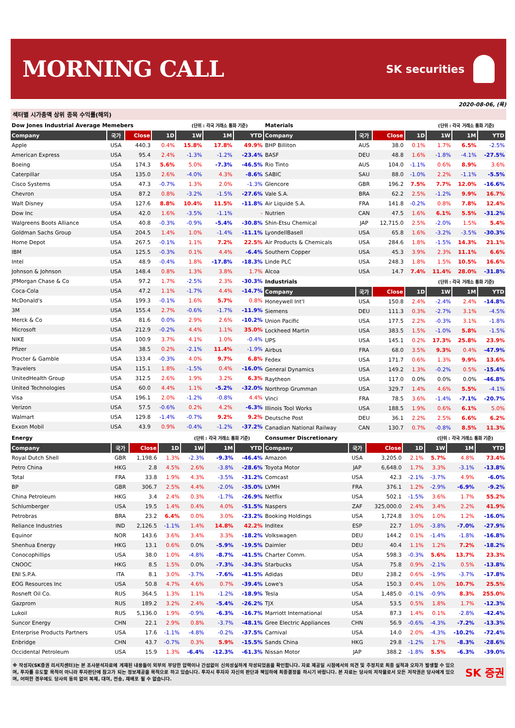MORNING CALL
SK securities
2020-08-06, (목)
섹터별 시가총액 상위 종목 수익률(해외)
| Dow Jones Industrial Average Memebers | | | | (단위 : 각국 거래소 통화 기준) | | |
| Company | 국가 | Close | 1D | 1W | 1M | YTD |
| Apple | USA | 440.3 | 0.4% | 15.8% | 17.8% | 49.9% |
| American Express | USA | 95.4 | 2.4% | -1.3% | -1.2% | -23.4% |
| Boeing | USA | 174.3 | 5.6% | 5.0% | -7.3% | -46.5% |
| Caterpillar | USA | 135.0 | 2.6% | -4.0% | 4.3% | -8.6% |
| Cisco Systems | USA | 47.3 | -0.7% | 1.3% | 2.0% | -1.3% |
| Chevron | USA | 87.2 | 0.8% | -3.2% | -1.5% | -27.6% |
| Walt Disney | USA | 127.6 | 8.8% | 10.4% | 11.5% | -11.8% |
| Dow Inc | USA | 42.0 | 1.6% | -3.5% | -1.1% | - |
| Walgreens Boots Alliance | USA | 40.8 | -0.3% | -0.9% | -5.4% | -30.8% |
| Goldman Sachs Group | USA | 204.5 | 1.4% | 1.0% | -1.4% | -11.1% |
| Home Depot | USA | 267.5 | -0.1% | 1.1% | 7.2% | 22.5% |
| IBM | USA | 125.5 | -0.3% | 0.1% | 4.4% | -6.4% |
| Intel | USA | 48.9 | -0.4% | 1.8% | -17.8% | -18.3% |
| Johnson & Johnson | USA | 148.4 | 0.8% | 1.3% | 3.8% | 1.7% |
| JPMorgan Chase & Co | USA | 97.2 | 1.7% | -2.5% | 2.3% | -30.3% |
| Coca-Cola | USA | 47.2 | 1.1% | -1.7% | 4.4% | -14.7% |
| McDonald's | USA | 199.3 | -0.1% | 1.6% | 5.7% | 0.8% |
| 3M | USA | 155.4 | 2.7% | -0.6% | -1.7% | -11.9% |
| Merck & Co | USA | 81.6 | 0.0% | 2.9% | 2.6% | -10.2% |
| Microsoft | USA | 212.9 | -0.2% | 4.4% | 1.1% | 35.0% |
| NIKE | USA | 100.9 | 3.7% | 4.1% | 1.0% | -0.4% |
| Pfizer | USA | 38.5 | 0.2% | -2.1% | 11.4% | -1.9% |
| Procter & Gamble | USA | 133.4 | -0.3% | 4.0% | 9.7% | 6.8% |
| Travelers | USA | 115.1 | 1.8% | -1.5% | 0.4% | -16.0% |
| UnitedHealth Group | USA | 312.5 | 2.6% | 1.9% | 3.2% | 6.3% |
| United Technologies | USA | 60.0 | 4.4% | 1.1% | -5.2% | -32.0% |
| Visa | USA | 196.1 | 2.0% | -1.2% | -0.8% | 4.4% |
| Verizon | USA | 57.5 | -0.6% | 0.2% | 4.2% | -6.3% |
| Walmart | USA | 129.8 | -1.4% | -0.7% | 9.2% | 9.2% |
| Exxon Mobil | USA | 43.9 | 0.9% | -0.4% | -1.2% | -37.2% |
| Materials | | | | (단위 : 각국 거래소 통화 기준) | | |
| Company | 국가 | Close | 1D | 1W | 1M | YTD |
| BHP Billiton | AUS | 38.0 | 0.1% | 1.7% | 6.5% | -2.5% |
| BASF | DEU | 48.8 | 1.6% | -1.8% | -4.1% | -27.5% |
| Rio Tinto | AUS | 104.0 | -1.1% | 0.6% | 8.9% | 3.6% |
| SABIC | SAU | 88.0 | -1.0% | 2.2% | -1.1% | -5.5% |
| Glencore | GBR | 196.2 | 7.5% | 7.7% | 12.0% | -16.6% |
| Vale S.A. | BRA | 62.2 | 2.5% | -1.2% | 9.9% | 16.7% |
| Air Liquide S.A. | FRA | 141.8 | -0.2% | 0.8% | 7.8% | 12.4% |
| Nutrien | CAN | 47.5 | 1.6% | 6.1% | 5.5% | -31.2% |
| Shin-Etsu Chemical | JAP | 12,715.0 | 2.5% | -2.0% | 1.5% | 5.4% |
| LyondellBasell | USA | 65.8 | 1.6% | -3.2% | -3.5% | -30.3% |
| Air Products & Chemicals | USA | 284.6 | 1.8% | -1.5% | 14.3% | 21.1% |
| Southern Copper | USA | 45.3 | 3.9% | 2.3% | 11.1% | 6.6% |
| Linde PLC | USA | 248.3 | 1.8% | 1.5% | 10.5% | 16.6% |
| Alcoa | USA | 14.7 | 7.4% | 11.4% | 28.0% | -31.8% |
| Industrials | | | | (단위 : 각국 거래소 통화 기준) | | |
| Company | 국가 | Close | 1D | 1W | 1M | YTD |
| Honeywell Int'l | USA | 150.8 | 2.4% | -2.4% | 2.4% | -14.8% |
| Siemens | DEU | 111.3 | 0.3% | -2.7% | 3.1% | -4.5% |
| Union Pacific | USA | 177.5 | 2.2% | -0.3% | 3.1% | -1.8% |
| Lockheed Martin | USA | 383.5 | 1.5% | -1.0% | 5.8% | -1.5% |
| UPS | USA | 145.1 | 0.2% | 17.3% | 25.8% | 23.9% |
| Airbus | FRA | 68.0 | 3.5% | 9.3% | 0.4% | -47.9% |
| Fedex | USA | 171.7 | 0.6% | 1.3% | 9.9% | 13.6% |
| General Dynamics | USA | 149.2 | 1.3% | -0.2% | 0.5% | -15.4% |
| Raytheon | USA | 117.0 | 0.0% | 0.0% | 0.0% | -46.8% |
| Northrop Grumman | USA | 329.7 | 1.4% | 4.6% | 5.5% | -4.1% |
| Vinci | FRA | 78.5 | 3.6% | -1.4% | -7.1% | -20.7% |
| Illinois Tool Works | USA | 188.5 | 1.9% | 0.6% | 6.1% | 5.0% |
| Deutsche Post | DEU | 36.1 | 2.2% | 2.5% | 6.6% | 6.2% |
| Canadian National Railway | CAN | 130.7 | 0.7% | -0.8% | 8.5% | 11.3% |
| Energy | | | | (단위 : 각국 거래소 통화 기준) | | |
| Company | 국가 | Close | 1D | 1W | 1M | YTD |
| Royal Dutch Shell | GBR | 1,198.6 | 1.3% | -2.3% | -9.3% | -46.4% |
| Petro China | HKG | 2.8 | 4.5% | 2.6% | -3.8% | -28.6% |
| Total | FRA | 33.8 | 1.9% | 4.3% | -3.5% | -31.2% |
| BP | GBR | 306.7 | 2.5% | 4.4% | -2.0% | -35.0% |
| China Petroleum | HKG | 3.4 | 2.4% | 0.3% | -1.7% | -26.9% |
| Schlumberger | USA | 19.5 | 1.4% | 0.4% | 4.0% | -51.5% |
| Petrobras | BRA | 23.2 | 6.4% | 0.0% | 3.0% | -23.2% |
| Reliance Industries | IND | 2,126.5 | -1.1% | 1.4% | 14.8% | 42.2% |
| Equinor | NOR | 143.6 | 3.6% | 3.4% | 3.3% | -18.2% |
| Shenhua Energy | HKG | 13.1 | 0.6% | 0.0% | -5.9% | -19.5% |
| Conocophillips | USA | 38.0 | 1.0% | -4.8% | -8.7% | -41.5% |
| CNOOC | HKG | 8.5 | 1.5% | 0.0% | -7.3% | -34.3% |
| ENI S.P.A. | ITA | 8.1 | 3.0% | -3.7% | -7.6% | -41.5% |
| EOG Resources Inc | USA | 50.8 | 4.7% | 4.6% | 0.7% | -39.4% |
| Rosneft Oil Co. | RUS | 364.5 | 1.3% | 1.1% | -1.2% | -18.9% |
| Gazprom | RUS | 189.2 | 3.2% | 2.4% | -5.4% | -26.2% |
| Lukoil | RUS | 5,136.0 | 1.9% | -0.9% | -6.3% | -16.7% |
| Suncor Energy | CHN | 22.1 | 2.9% | 0.8% | -3.7% | -48.1% |
| Enterprise Products Partners | USA | 17.6 | -1.1% | -4.8% | -0.2% | -37.5% |
| Enbridge | CHN | 43.7 | -0.7% | 0.3% | 5.9% | -15.5% |
| Occidental Petroleum | USA | 15.9 | 1.3% | -6.4% | -12.3% | -61.3% |
| Consumer Discretionary | | | | (단위 : 각국 거래소 통화 기준) | | |
| Company | 국가 | Close | 1D | 1W | 1M | YTD |
| Amazon | USA | 3,205.0 | 2.1% | 5.7% | 4.8% | 73.4% |
| Toyota Motor | JAP | 6,648.0 | 1.7% | 3.3% | -3.1% | -13.8% |
| Comcast | USA | 42.3 | -2.1% | -3.7% | 4.9% | -6.0% |
| LVMH | FRA | 376.1 | 1.2% | -2.9% | -6.9% | -9.2% |
| Netflix | USA | 502.1 | -1.5% | 3.6% | 1.7% | 55.2% |
| Naspers | ZAF | 325,000.0 | 2.4% | 3.4% | 2.2% | 41.9% |
| Booking Holdings | USA | 1,724.8 | 3.0% | 1.0% | 1.2% | -16.0% |
| Inditex | ESP | 22.7 | 1.0% | -3.8% | -7.0% | -27.9% |
| Volkswagen | DEU | 144.2 | 0.1% | -1.4% | -1.8% | -16.8% |
| Daimler | DEU | 40.4 | 1.1% | 1.2% | 7.2% | -18.2% |
| Charter Comm. | USA | 598.3 | -0.3% | 5.6% | 13.7% | 23.3% |
| Starbucks | USA | 75.8 | 0.9% | -2.1% | 0.5% | -13.8% |
| Adidas | DEU | 238.2 | 0.6% | -1.9% | -3.7% | -17.8% |
| Lowe's | USA | 150.3 | 0.4% | 1.0% | 10.7% | 25.5% |
| Tesla | USA | 1,485.0 | -0.1% | -0.9% | 8.3% | 255.0% |
| TJX | USA | 53.5 | 0.5% | 1.8% | 1.7% | -12.3% |
| Marriott International | USA | 87.3 | 1.4% | 0.1% | -2.8% | -42.4% |
| Gree Electric Appliances | CHN | 56.9 | -0.6% | -4.3% | -7.2% | -13.3% |
| Carnival | USA | 14.0 | 2.0% | -4.3% | -10.2% | -72.4% |
| Sands China | HKG | 29.8 | -1.2% | 1.7% | -8.3% | -28.6% |
| Nissan Motor | JAP | 388.2 | -1.8% | 5.5% | -6.3% | -39.0% |
※ 작성자(SK증권 리서치센터)는 본 조사분석자료에 게재된 내용들이 외부의 부당한 압력이나 간섭없이 신의성실하게 작성되었음을 확인합니다. 자료 제공일 시점에서의 의견 및 추정치로 최종 실적과 오차가 발생할 수 있으며, 투자를 유도할 목적이 아니라 투자판단에 참고가 되는 정보제공을 목적으로 하고 있습니다. 투자시 투자자 자신의 판단과 책임하에 최종결정을 하시기 바랍니다. 본 자료는 당사의 저작물로서 모든 저작권은 당사에게 있으며, 어떠한 경우에도 당사의 동의 없이 복제, 대여, 전송, 재배포 될 수 없습니다.
SK 증권